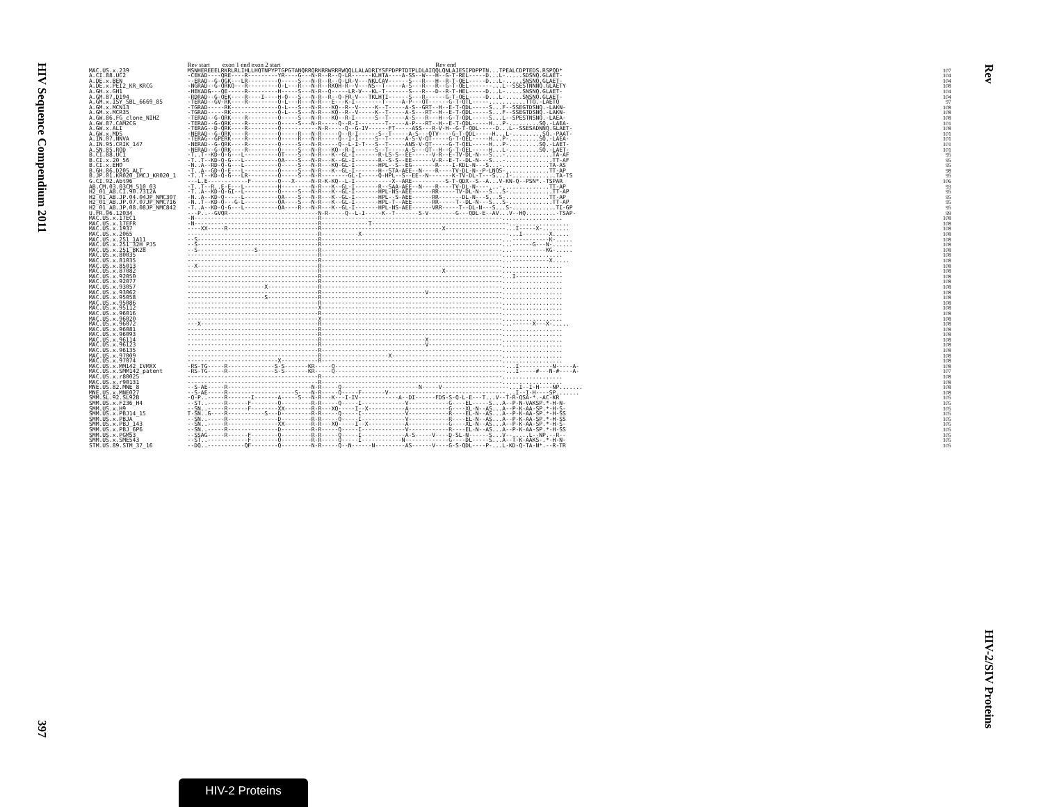HIV Sequence Compendium 2011
397
Rev
HIV-2/SIV Proteins
| | Rev start exon 1 end exon 2 start Rev end | |
| MAC.US.x.239 | MSNHEREEELRKRLRLIHLLHQTNPYPTGPGTANQRRQRKRRWRRRWQQLLALADRIYSFPDPPTDTPLDLAIQQLQNLAIESIPDPPTN...TPEALCDPTEDS.RSPQD* | 107 |
| A.CI.88.UC2 | -CEKAD----QRE----R---------YR----G---N-R--R--Q-LR------KLHTA----A-SS--W---H--G-T-REL-----D...L-.....SDSNQ.GLAET- | 104 |
| A.DE.x.BEN | --ERAD--G-QGK---LR---------Q-----S---N-R--R--Q-LR-V---NKLCAV------S---R---H--R-T-QEL-----D...L-.....SNSNQ.GLAET- | 104 |
| A.DE.x.PEI2_KR_KRCG | -NGRAD--G-QRKQ---R---------Q-L---R---N-R--RKQH-R--V---NS--T-----A-S---R---R--G-T-QEL-------...L--SSESTNNNQ.GLAETY | 108 |
| A.GH.x.GH1 | -HEKADG---QE-----R---------H-----S---N-R--Q-----LR-V---KL-T-------S---R---D--R-T-HEL-----D...L-.....SNSNQ.GLAET- | 104 |
| A.GM.87.D194 | -RDRAD--G-QEK----R----I----H-Q---S---N-R--R--Q-FR-V---TKLHTI------S---R------G-T-QEL-----D...L-.....SNSNQ.GLAET- | 104 |
| A.GM.x.ISY_SBL_6669_85 | -TERAD--GV-RK----R---------Q-L---R---N-R---E---K-I--------T-----A-P---QT------G-T-QTL-----...........TTQ.-LAETQ | 97 |
| A.GM.x.MCN13 | -TGRAD-----RK--------------Q-L---S---N-R---KQ--R--V-----K--T-----A-S--GRT--H--E-T-QDL-----S...F--SSEGTDSNQ.-LAKN- | 108 |
| A.GM.x.MCR35 | -TGRAD-----RK--------------Q-L---S---N-R---KQ--R--V-----K--T-----A-S---RT--H--E-T-QDL-----S...F--SSEGTDSNQ.-LAKN- | 108 |
| A.GW.86.FG_clone_NIHZ | -TERAD--G-QRK----R---------Q-----S---N-R---KQ--R-I------S--T-----A-S---R---H--G-T-QDL-----S...L--SPESTNSNQ.-LAEA- | 108 |
| A.GW.87.CAM2CG | -TERAD--G-QRK----R---------Q-----S---N-R-----Q--R-I--------T-----A-P---RT--H--E-T-QDL-----H...P-.........SQ.-LAEA- | 101 |
| A.GW.x.ALI | -TERAG--D-QRK----R---------Q-----------N-R-----Q--G-IV------FT-----ASS---R-V-H--G-T-QDL-----D...L--SSESADNNQ.GLAET- | 108 |
| A.GW.x.MDS | -NERAD--G-QRK----R---------Q-----R---N-R-----Q--R-I------S--T-----A-S---QTV----G-T-QDL-----H...L-.........SQ.-PAAT- | 101 |
| A.IN.07.NNVA | -TERAG--GPERK----R---------Q-----R---N-R-----Q--I-I-----S--T-----A-S-V-QT-----G-T-QEL-----H...P-.........SQ.-LAEA- | 101 |
| A.IN.95.CRIK_147 | -NERAD--G-QRK----R---------Q-----S---N-R-----Q--L-I-T---S--T-----ANS-V-QT-----G-T-QEL-----H...P-.........SQ.-LAET- | 101 |
| A.SN.85.ROD | -NERAD--G-QRK----R---------Q-----S---N-R---KQ--R-I------S--T-----A-S---QT--H--G-T-QEL-----H...L-.........SQ.-LAET- | 101 |
| B.CI.88.UC1 | -T..T--KD-Q-G---L----------QT----S---N-R---K--GL-I-------R-LS-S--EE------V-R--E-TV-DL-N---S...-..............TA-AF | 95 |
| B.CI.x.20_56 | -T..T--KD-Q-G---L----------QA----S---N-R---K--GL-I-------R--S-S--EE------V-R--E-T--DL-N---S...-..............TT-AF | 95 |
| B.CI.x.EHO | -N..A--RD-Q-G---L----------Q-----S---N-R---KQ-GL-I-------HPL--S--EG-------R----I-KDL-N---S...-..............TA-AS | 95 |
| B.GH.86.D205_ALT | -T..A--GD-Q-E---L----------Q-----S---N-R---K--GL-I-------H--STA-AEE--N----R----TV-DL-N--P-LNQS-.............TT-AP | 98 |
| B.JP.01.KR020_IMCJ_KR020_1 | -T..T--KD-Q-G---LR---------Q-----S---N-R--------GL-I-----Q-HPL--S--EE--N-------K-TV-DL-T---S...I-.............TA-TS | 95 |
| G.CI.92.Abt96 | ---L.E------------F--------Q---X-----N-R-K-KQ--L-I-----------X--ARE----------S-T-QDX--S--A...V-KN-Q--PSN*.-TSPAR | 106 |
| AB.CM.03.03CM_510_03 | -T..T--R..E-E---L----------H---------N-R---K--GL-I-------R--SAA-AEE--N----R----TV-DL-N----...-..............TT-AP | 93 |
| H2_01_AB.CI.90.7312A | -T..A--KD-Q-GI--L----------Q-----S---N-R---K--GL-I-------HPL-NS-AEE------RR-----TV-DL-N---S...S-.............TT-AP | 95 |
| H2_01_AB.JP.04.04JP_NMC307 | -N..A--KD-Q-----L----------QA----S---N-R---K--GL-I-------HPL--S-AEE------RR-------DL-N---S...S-.............TT-AP | 95 |
| H2_01_AB.JP.07.07JP_NMC716 | -N..T--KD-Q---G-L----------QA----S---N-R---K--GL-I-------HPL-T--AEE------RR-----T--DL-N---S...S-.............TT-AP | 95 |
| H2_01_AB.JP.08.08JP_NMC842 | -T..A--KD-Q-G---L----------QA----R---N-R---K--GL-I-------HPL-NS-AEE------VRR-----T--DL-N---S...S-.............TI-GP | 95 |
| U.FR.96.12034 | ---P..--GVQR---------------------------N-R-----Q--L-I-----K--T-------S-V--------G---QDL-E--AV...V--HQ.........-TSAP- | 99 |
| MAC.US.x.17EC1 | -N-------------------------------------R------------------------------------------------------.................. | 108 |
| MAC.US.x.17EFR | -N-------------------------------------R--------------T-----------------------------------------.................. | 108 |
| MAC.US.x.1937 | ----XX-----R---------------------------R------------------------------------X------------------...I-----X-........ | 108 |
| MAC.US.x.2065 | ---------------------------------------R-----------X--------------------------------------------...I--------X..... | 108 |
| MAC.US.x.251_1A11 | --S------------------------------------R------------------------------------------------------...-----------K-..... | 108 |
| MAC.US.x.251_32H_PJ5 | --S------------------------------------R------------------------------------------------------...------G---N-...... | 108 |
| MAC.US.x.251_BK28 | --S-----------------S------------------R------------------------------------------------------...----------KG-..... | 108 |
| MAC.US.x.80035 | ---------------------------------------R------------------------------------------------------.................. | 108 |
| MAC.US.x.81035 | ---------------------------------------R------------------------------------------------------...-----------X..... | 108 |
| MAC.US.x.85013 | --X------------------------------------R------------------------------------------------------.................. | 108 |
| MAC.US.x.87082 | ---------------------------------------R------------------------------------X-----------------.................. | 108 |
| MAC.US.x.92050 | ---------------------------------------R------------------------------------------------------...I-------------- | 108 |
| MAC.US.x.92077 | ---------------------------------------R------------------------------------------------------.................. | 108 |
| MAC.US.x.93057 | -----------------------X---------------R------------------------------------------------------.................. | 108 |
| MAC.US.x.93062 | ---------------------------------------R-------------------------------V----------------------.................. | 108 |
| MAC.US.x.95058 | -----------------------S---------------R------------------------------------------------------.................. | 108 |
| MAC.US.x.95086 | ---------------------------------------R------------------------------------------------------.................. | 108 |
| MAC.US.x.95112 | ---------------------------------------X------------------------------------------------------.................. | 108 |
| MAC.US.x.96016 | ---------------------------------------R------------------------------------------------------.................. | 108 |
| MAC.US.x.96020 | ---------------------------------------X------------------------------------------------------.................. | 108 |
| MAC.US.x.96072 | ---X-----------------------------------R------------------------------------------------------...------X---X-..... | 108 |
| MAC.US.x.96081 | ---------------------------------------R------------------------------------------------------.................. | 108 |
| MAC.US.x.96093 | ---------------------------------------R------------------------------------------------------.................. | 108 |
| MAC.US.x.96114 | ---------------------------------------R-------------------------------X----------------------.................. | 108 |
| MAC.US.x.96123 | ---------------------------------------R-------------------------------V----------------------.................. | 108 |
| MAC.US.x.96135 | ---------------------------------------R------------------------------------------------------.................. | 108 |
| MAC.US.x.97009 | ---------------------------------------R--------------------X---------------------------------.................. | 108 |
| MAC.US.x.97074 | ---------------------------X-----------R------------------------------------------------------.................. | 108 |
| MAC.US.x.MM142_IVMXX | -RS-TG-----R--------------S-S-------KR-----Q---------------------------------------------------...I----------N-----A- | 108 |
| MAC.US.x.SMM142_patent | -RS-TG-----R--------------S-S-------KR-----Q---------------------------------------------------...I-----#---N-#----A- | 107 |
| MAC.US.x.r80025 | ---------------------------------------R------------------------------------------------------.................. | 108 |
| MAC.US.x.r90131 | ---------------------------------------R------------------------------------------------------.................. | 108 |
| MNE.US.82.MNE_8 | --S-AE-----R-------------------------N-R-----Q-----------------------N-----V--------------------...I--I-H----NP....... | 108 |
| MNE.US.x.MNE027 | --S-AE-----R--------------------S----N-R-----Q-----F-------V-----------------------------------...I--I-H----SP....... | 108 |
| SMM.SL.92.SL92B | -Q-P..-----R-------I-------A-----S---N-R---K---I-IV------------A--DI------FDS-S-Q-L-E---T...V--T-R-QSA-*.-AC-KR | 105 |
| SMM.US.x.F236_H4 | --ST..-----R------F--------Q---------R-R-----Q-----I-------------V------------G----EL-----S...A--P-N-VAKSP.*-H-N- | 105 |
| SMM.US.x.H9 | --SN..-----R------F--------XX--------R-R---XQ-----I--X-----------A------------G----XL-N--AS...A--P-K-AA-SP.*-H-S- | 105 |
| SMM.US.x.PBJ14_15 | T-SN..G----R-----------S---D---------R-R-----Q-----I-------------V------------R----EL-N--AS...A--P-K-AA-SP.*-H-SS | 105 |
| SMM.US.x.PBJA | --SN..-----R---------------D---------R-R-----Q-----I-------------V------------R----EL-N--AS...A--P-K-AA-SP.*-H-SS | 105 |
| SMM.US.x.PBJ_143 | --SN..-----R---------------XX--------R-R---XQ-----I--X-----------A------------G----XL-N--AS...A--P-K-AA-SP.*-H-S- | 105 |
| SMM.US.x.PBJ_6P6 | --SN..-----R---------------D---------R-R-----Q-----I-------------V------------R----EL-N--AS...A--P-K-AA-SP.*-H-SS | 105 |
| SMM.US.x.PGM53 | --SSAG-----R------F--------Q---------R-R-----Q-----I-------------A-S-----V----D-SL-N------S...V--.....L--NP.--R-- | 105 |
| SMM.US.x.SME543 | --ST..------------F--------Q---------R-R-----Q-----I------------N-------------G----DL-----S...A--T-K-AAKS-.*-H-N- | 105 |
| STM.US.89.STM_37_16 | --DQ..-----------QF--------Q---------N-R-----Q--N------N---------AS------V----G-S-QDL----P-...L-KD-Q-TA-N*.--R-TR | 105 |
HIV-2 Proteins